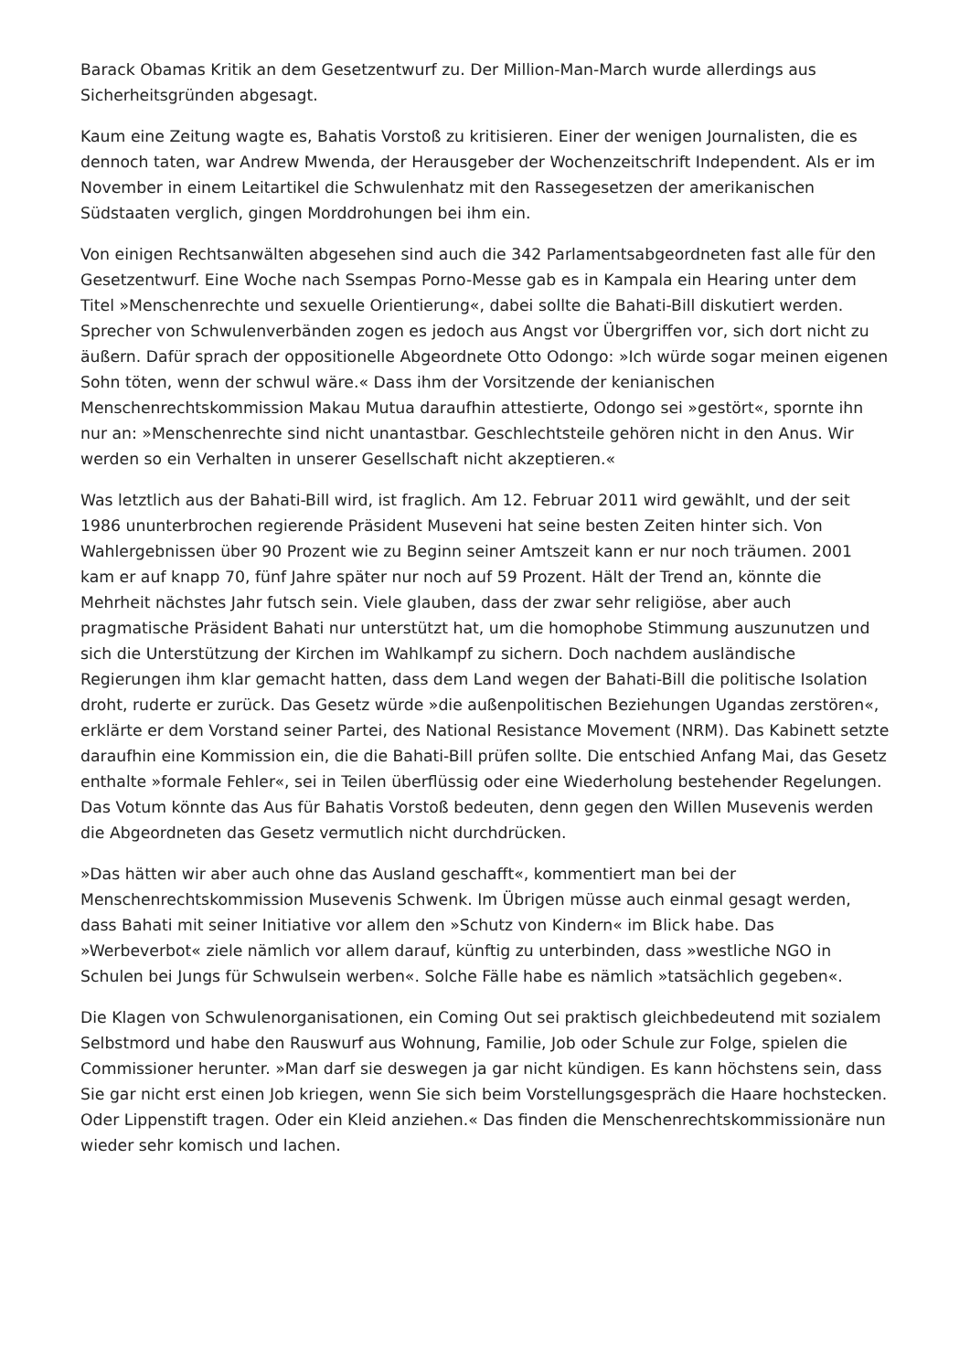Barack Obamas Kritik an dem Gesetzentwurf zu. Der Million-Man-March wurde allerdings aus Sicherheitsgründen abgesagt.
Kaum eine Zeitung wagte es, Bahatis Vorstoß zu kritisieren. Einer der wenigen Journalisten, die es dennoch taten, war Andrew Mwenda, der Herausgeber der Wochenzeitschrift Independent. Als er im November in einem Leitartikel die Schwulenhatz mit den Rassegesetzen der amerikanischen Südstaaten verglich, gingen Morddrohungen bei ihm ein.
Von einigen Rechtsanwälten abgesehen sind auch die 342 Parlamentsabgeordneten fast alle für den Gesetzentwurf. Eine Woche nach Ssempas Porno-Messe gab es in Kampala ein Hearing unter dem Titel »Menschenrechte und sexuelle Orientierung«, dabei sollte die Bahati-Bill diskutiert werden. Sprecher von Schwulenverbänden zogen es jedoch aus Angst vor Übergriffen vor, sich dort nicht zu äußern. Dafür sprach der oppositionelle Abgeordnete Otto Odongo: »Ich würde sogar meinen eigenen Sohn töten, wenn der schwul wäre.« Dass ihm der Vorsitzende der kenianischen Menschenrechtskommission Makau Mutua daraufhin attestierte, Odongo sei »gestört«, spornte ihn nur an: »Menschenrechte sind nicht unantastbar. Geschlechtsteile gehören nicht in den Anus. Wir werden so ein Verhalten in unserer Gesellschaft nicht akzeptieren.«
Was letztlich aus der Bahati-Bill wird, ist fraglich. Am 12. Februar 2011 wird gewählt, und der seit 1986 ununterbrochen regierende Präsident Museveni hat seine besten Zeiten hinter sich. Von Wahlergebnissen über 90 Prozent wie zu Beginn seiner Amtszeit kann er nur noch träumen. 2001 kam er auf knapp 70, fünf Jahre später nur noch auf 59 Prozent. Hält der Trend an, könnte die Mehrheit nächstes Jahr futsch sein. Viele glauben, dass der zwar sehr religiöse, aber auch pragmatische Präsident Bahati nur unterstützt hat, um die homophobe Stimmung auszunutzen und sich die Unterstützung der Kirchen im Wahlkampf zu sichern. Doch nachdem ausländische Regierungen ihm klar gemacht hatten, dass dem Land wegen der Bahati-Bill die politische Isolation droht, ruderte er zurück. Das Gesetz würde »die außenpolitischen Beziehungen Ugandas zerstören«, erklärte er dem Vorstand seiner Partei, des National Resistance Movement (NRM). Das Kabinett setzte daraufhin eine Kommission ein, die die Bahati-Bill prüfen sollte. Die entschied Anfang Mai, das Gesetz enthalte »formale Fehler«, sei in Teilen überflüssig oder eine Wiederholung bestehender Regelungen. Das Votum könnte das Aus für Bahatis Vorstoß bedeuten, denn gegen den Willen Musevenis werden die Abgeordneten das Gesetz vermutlich nicht durchdrücken.
»Das hätten wir aber auch ohne das Ausland geschafft«, kommentiert man bei der Menschenrechtskommission Musevenis Schwenk. Im Übrigen müsse auch einmal gesagt werden, dass Bahati mit seiner Initiative vor allem den »Schutz von Kindern« im Blick habe. Das »Werbeverbot« ziele nämlich vor allem darauf, künftig zu unterbinden, dass »westliche NGO in Schulen bei Jungs für Schwulsein werben«. Solche Fälle habe es nämlich »tatsächlich gegeben«.
Die Klagen von Schwulenorganisationen, ein Coming Out sei praktisch gleichbedeutend mit sozialem Selbstmord und habe den Rauswurf aus Wohnung, Familie, Job oder Schule zur Folge, spielen die Commissioner herunter. »Man darf sie deswegen ja gar nicht kündigen. Es kann höchstens sein, dass Sie gar nicht erst einen Job kriegen, wenn Sie sich beim Vorstellungsgespräch die Haare hochstecken. Oder Lippenstift tragen. Oder ein Kleid anziehen.« Das finden die Menschenrechtskommissionäre nun wieder sehr komisch und lachen.